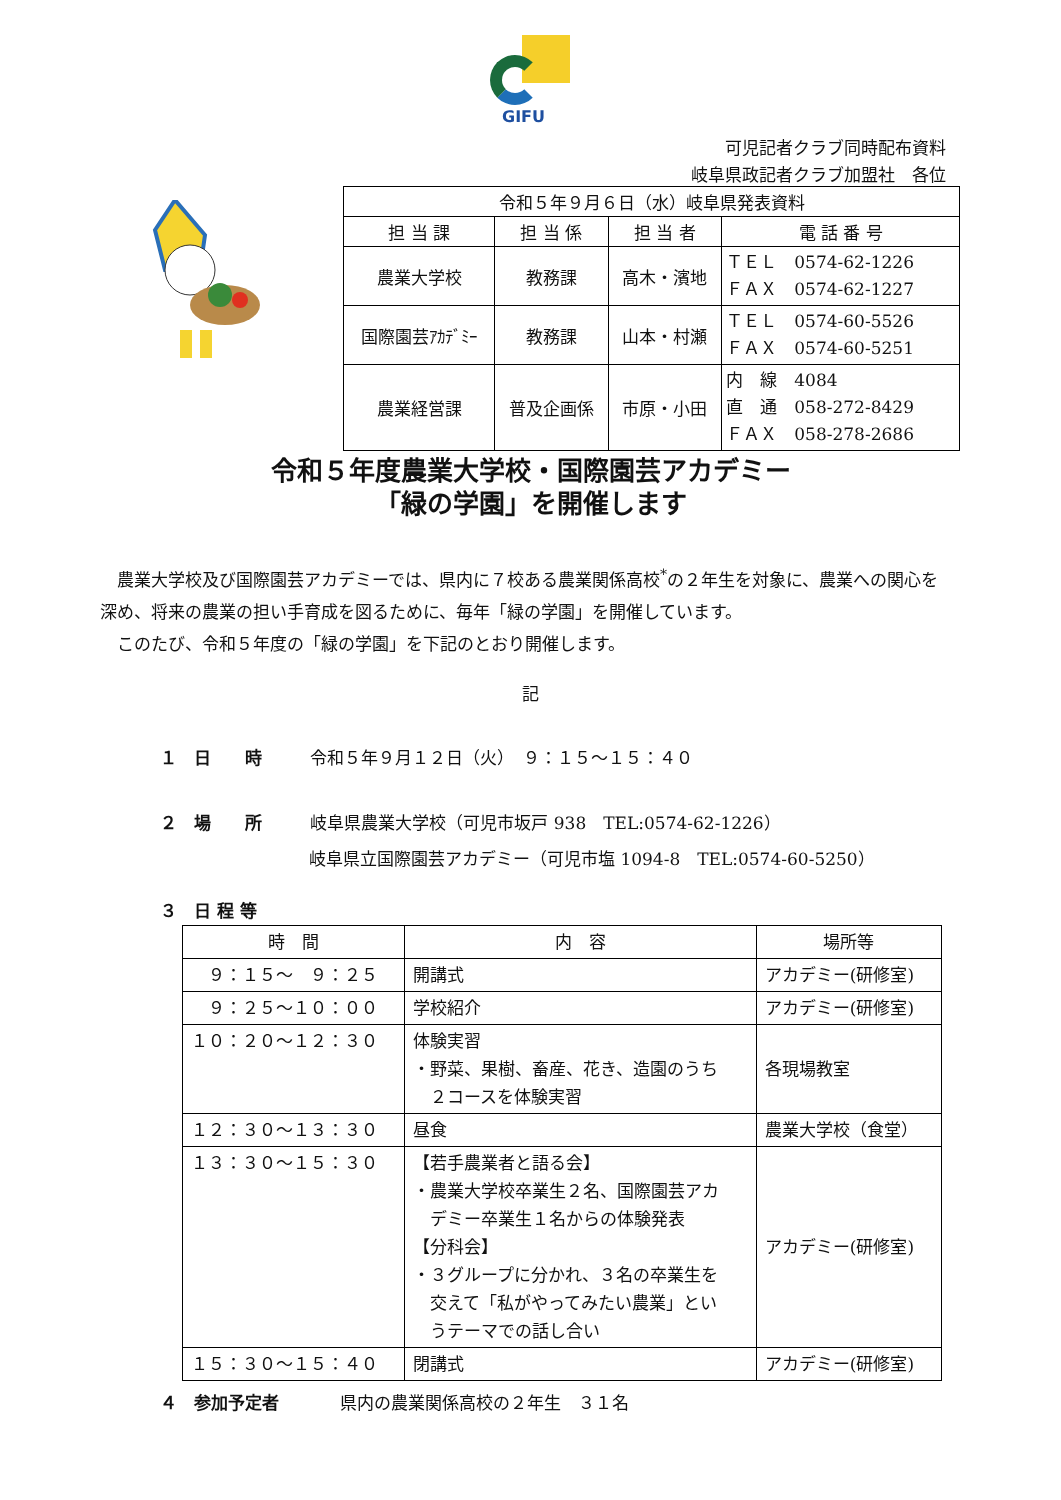GIFU
可児記者クラブ同時配布資料
岐阜県政記者クラブ加盟社　各位
| 令和５年９月６日（水）岐阜県発表資料 | | | |
| 担 当 課 | 担 当 係 | 担 当 者 | 電 話 番 号 |
| 農業大学校 | 教務課 | 高木・濱地 | ＴＥＬ 0574-62-1226 ＦＡＸ 0574-62-1227 |
| 国際園芸ｱｶﾃﾞﾐｰ | 教務課 | 山本・村瀬 | ＴＥＬ 0574-60-5526 ＦＡＸ 0574-60-5251 |
| 農業経営課 | 普及企画係 | 市原・小田 | 内 線 4084 直 通 058-272-8429 ＦＡＸ 058-278-2686 |
令和５年度農業大学校・国際園芸アカデミー
「緑の学園」を開催します
農業大学校及び国際園芸アカデミーでは、県内に７校ある農業関係高校<sup>*</sup>の２年生を対象に、農業への関心を深め、将来の農業の担い手育成を図るために、毎年「緑の学園」を開催しています。
このたび、令和５年度の「緑の学園」を下記のとおり開催します。
記
１　日　　時 令和５年９月１２日（火）　９：１５～１５：４０
２　場　　所 岐阜県農業大学校（可児市坂戸 938　TEL:0574-62-1226）
岐阜県立国際園芸アカデミー（可児市塩 1094-8　TEL:0574-60-5250）
３　日 程 等
| 時 間 | 内 容 | 場所等 |
| --- | --- | --- |
| ９：１５～ ９：２５ | 開講式 | アカデミー(研修室) |
| ９：２５～１０：００ | 学校紹介 | アカデミー(研修室) |
| １０：２０～１２：３０ | 体験実習 ・野菜、果樹、畜産、花き、造園のうち ２コースを体験実習 | 各現場教室 |
| １２：３０～１３：３０ | 昼食 | 農業大学校（食堂） |
| １３：３０～１５：３０ | 【若手農業者と語る会】 ・農業大学校卒業生２名、国際園芸アカ デミー卒業生１名からの体験発表 【分科会】 ・３グループに分かれ、３名の卒業生を 交えて「私がやってみたい農業」とい うテーマでの話し合い | アカデミー(研修室) |
| １５：３０～１５：４０ | 閉講式 | アカデミー(研修室) |
４　参加予定者 県内の農業関係高校の２年生　３１名